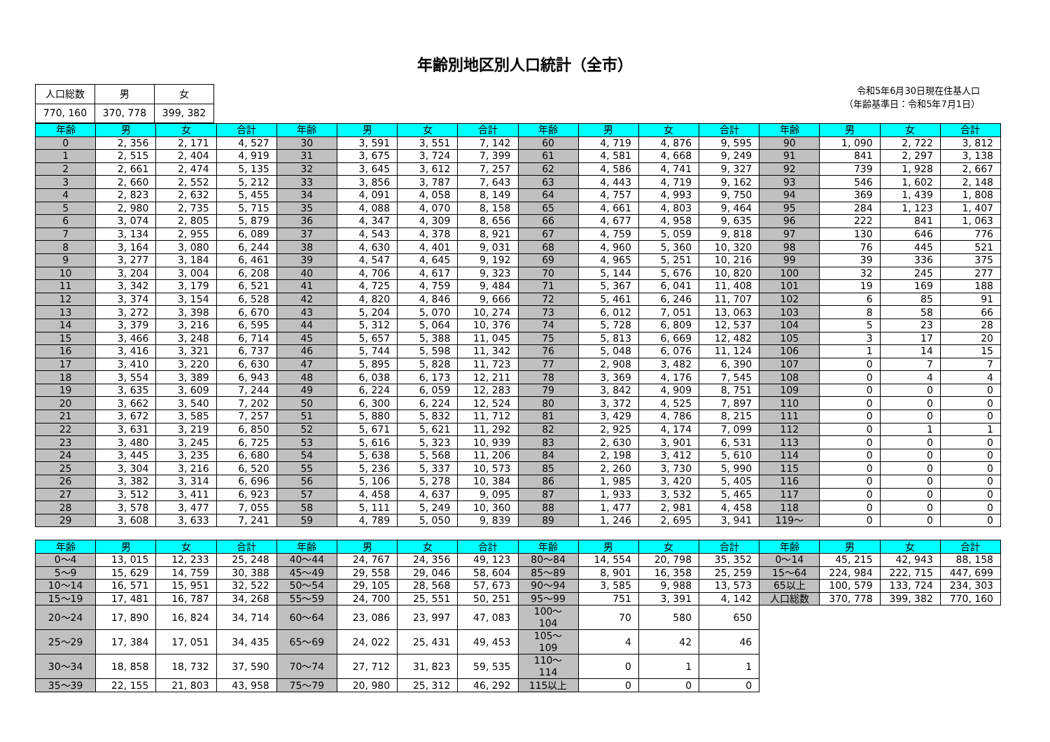年齢別地区別人口統計（全市）
| 人口総数 | 男 | 女 |
| 770, 160 | 370, 778 | 399, 382 |
令和5年6月30日現在住基人口
（年齢基準日：令和5年7月1日）
| 年齢 | 男 | 女 | 合計 | 年齢 | 男 | 女 | 合計 | 年齢 | 男 | 女 | 合計 | 年齢 | 男 | 女 | 合計 |
| --- | --- | --- | --- | --- | --- | --- | --- | --- | --- | --- | --- | --- | --- | --- | --- |
| 0 | 2, 356 | 2, 171 | 4, 527 | 30 | 3, 591 | 3, 551 | 7, 142 | 60 | 4, 719 | 4, 876 | 9, 595 | 90 | 1, 090 | 2, 722 | 3, 812 |
| 1 | 2, 515 | 2, 404 | 4, 919 | 31 | 3, 675 | 3, 724 | 7, 399 | 61 | 4, 581 | 4, 668 | 9, 249 | 91 | 841 | 2, 297 | 3, 138 |
| 2 | 2, 661 | 2, 474 | 5, 135 | 32 | 3, 645 | 3, 612 | 7, 257 | 62 | 4, 586 | 4, 741 | 9, 327 | 92 | 739 | 1, 928 | 2, 667 |
| 3 | 2, 660 | 2, 552 | 5, 212 | 33 | 3, 856 | 3, 787 | 7, 643 | 63 | 4, 443 | 4, 719 | 9, 162 | 93 | 546 | 1, 602 | 2, 148 |
| 4 | 2, 823 | 2, 632 | 5, 455 | 34 | 4, 091 | 4, 058 | 8, 149 | 64 | 4, 757 | 4, 993 | 9, 750 | 94 | 369 | 1, 439 | 1, 808 |
| 5 | 2, 980 | 2, 735 | 5, 715 | 35 | 4, 088 | 4, 070 | 8, 158 | 65 | 4, 661 | 4, 803 | 9, 464 | 95 | 284 | 1, 123 | 1, 407 |
| 6 | 3, 074 | 2, 805 | 5, 879 | 36 | 4, 347 | 4, 309 | 8, 656 | 66 | 4, 677 | 4, 958 | 9, 635 | 96 | 222 | 841 | 1, 063 |
| 7 | 3, 134 | 2, 955 | 6, 089 | 37 | 4, 543 | 4, 378 | 8, 921 | 67 | 4, 759 | 5, 059 | 9, 818 | 97 | 130 | 646 | 776 |
| 8 | 3, 164 | 3, 080 | 6, 244 | 38 | 4, 630 | 4, 401 | 9, 031 | 68 | 4, 960 | 5, 360 | 10, 320 | 98 | 76 | 445 | 521 |
| 9 | 3, 277 | 3, 184 | 6, 461 | 39 | 4, 547 | 4, 645 | 9, 192 | 69 | 4, 965 | 5, 251 | 10, 216 | 99 | 39 | 336 | 375 |
| 10 | 3, 204 | 3, 004 | 6, 208 | 40 | 4, 706 | 4, 617 | 9, 323 | 70 | 5, 144 | 5, 676 | 10, 820 | 100 | 32 | 245 | 277 |
| 11 | 3, 342 | 3, 179 | 6, 521 | 41 | 4, 725 | 4, 759 | 9, 484 | 71 | 5, 367 | 6, 041 | 11, 408 | 101 | 19 | 169 | 188 |
| 12 | 3, 374 | 3, 154 | 6, 528 | 42 | 4, 820 | 4, 846 | 9, 666 | 72 | 5, 461 | 6, 246 | 11, 707 | 102 | 6 | 85 | 91 |
| 13 | 3, 272 | 3, 398 | 6, 670 | 43 | 5, 204 | 5, 070 | 10, 274 | 73 | 6, 012 | 7, 051 | 13, 063 | 103 | 8 | 58 | 66 |
| 14 | 3, 379 | 3, 216 | 6, 595 | 44 | 5, 312 | 5, 064 | 10, 376 | 74 | 5, 728 | 6, 809 | 12, 537 | 104 | 5 | 23 | 28 |
| 15 | 3, 466 | 3, 248 | 6, 714 | 45 | 5, 657 | 5, 388 | 11, 045 | 75 | 5, 813 | 6, 669 | 12, 482 | 105 | 3 | 17 | 20 |
| 16 | 3, 416 | 3, 321 | 6, 737 | 46 | 5, 744 | 5, 598 | 11, 342 | 76 | 5, 048 | 6, 076 | 11, 124 | 106 | 1 | 14 | 15 |
| 17 | 3, 410 | 3, 220 | 6, 630 | 47 | 5, 895 | 5, 828 | 11, 723 | 77 | 2, 908 | 3, 482 | 6, 390 | 107 | 0 | 7 | 7 |
| 18 | 3, 554 | 3, 389 | 6, 943 | 48 | 6, 038 | 6, 173 | 12, 211 | 78 | 3, 369 | 4, 176 | 7, 545 | 108 | 0 | 4 | 4 |
| 19 | 3, 635 | 3, 609 | 7, 244 | 49 | 6, 224 | 6, 059 | 12, 283 | 79 | 3, 842 | 4, 909 | 8, 751 | 109 | 0 | 0 | 0 |
| 20 | 3, 662 | 3, 540 | 7, 202 | 50 | 6, 300 | 6, 224 | 12, 524 | 80 | 3, 372 | 4, 525 | 7, 897 | 110 | 0 | 0 | 0 |
| 21 | 3, 672 | 3, 585 | 7, 257 | 51 | 5, 880 | 5, 832 | 11, 712 | 81 | 3, 429 | 4, 786 | 8, 215 | 111 | 0 | 0 | 0 |
| 22 | 3, 631 | 3, 219 | 6, 850 | 52 | 5, 671 | 5, 621 | 11, 292 | 82 | 2, 925 | 4, 174 | 7, 099 | 112 | 0 | 1 | 1 |
| 23 | 3, 480 | 3, 245 | 6, 725 | 53 | 5, 616 | 5, 323 | 10, 939 | 83 | 2, 630 | 3, 901 | 6, 531 | 113 | 0 | 0 | 0 |
| 24 | 3, 445 | 3, 235 | 6, 680 | 54 | 5, 638 | 5, 568 | 11, 206 | 84 | 2, 198 | 3, 412 | 5, 610 | 114 | 0 | 0 | 0 |
| 25 | 3, 304 | 3, 216 | 6, 520 | 55 | 5, 236 | 5, 337 | 10, 573 | 85 | 2, 260 | 3, 730 | 5, 990 | 115 | 0 | 0 | 0 |
| 26 | 3, 382 | 3, 314 | 6, 696 | 56 | 5, 106 | 5, 278 | 10, 384 | 86 | 1, 985 | 3, 420 | 5, 405 | 116 | 0 | 0 | 0 |
| 27 | 3, 512 | 3, 411 | 6, 923 | 57 | 4, 458 | 4, 637 | 9, 095 | 87 | 1, 933 | 3, 532 | 5, 465 | 117 | 0 | 0 | 0 |
| 28 | 3, 578 | 3, 477 | 7, 055 | 58 | 5, 111 | 5, 249 | 10, 360 | 88 | 1, 477 | 2, 981 | 4, 458 | 118 | 0 | 0 | 0 |
| 29 | 3, 608 | 3, 633 | 7, 241 | 59 | 4, 789 | 5, 050 | 9, 839 | 89 | 1, 246 | 2, 695 | 3, 941 | 119～ | 0 | 0 | 0 |
| 年齢 | 男 | 女 | 合計 | 年齢 | 男 | 女 | 合計 | 年齢 | 男 | 女 | 合計 | 年齢 | 男 | 女 | 合計 |
| --- | --- | --- | --- | --- | --- | --- | --- | --- | --- | --- | --- | --- | --- | --- | --- |
| 0～4 | 13, 015 | 12, 233 | 25, 248 | 40～44 | 24, 767 | 24, 356 | 49, 123 | 80～84 | 14, 554 | 20, 798 | 35, 352 | 0～14 | 45, 215 | 42, 943 | 88, 158 |
| 5～9 | 15, 629 | 14, 759 | 30, 388 | 45～49 | 29, 558 | 29, 046 | 58, 604 | 85～89 | 8, 901 | 16, 358 | 25, 259 | 15～64 | 224, 984 | 222, 715 | 447, 699 |
| 10～14 | 16, 571 | 15, 951 | 32, 522 | 50～54 | 29, 105 | 28, 568 | 57, 673 | 90～94 | 3, 585 | 9, 988 | 13, 573 | 65以上 | 100, 579 | 133, 724 | 234, 303 |
| 15～19 | 17, 481 | 16, 787 | 34, 268 | 55～59 | 24, 700 | 25, 551 | 50, 251 | 95～99 | 751 | 3, 391 | 4, 142 | 人口総数 | 370, 778 | 399, 382 | 770, 160 |
| 20～24 | 17, 890 | 16, 824 | 34, 714 | 60～64 | 23, 086 | 23, 997 | 47, 083 | 100～104 | 70 | 580 | 650 | | | | |
| 25～29 | 17, 384 | 17, 051 | 34, 435 | 65～69 | 24, 022 | 25, 431 | 49, 453 | 105～109 | 4 | 42 | 46 | | | | |
| 30～34 | 18, 858 | 18, 732 | 37, 590 | 70～74 | 27, 712 | 31, 823 | 59, 535 | 110～114 | 0 | 1 | 1 | | | | |
| 35～39 | 22, 155 | 21, 803 | 43, 958 | 75～79 | 20, 980 | 25, 312 | 46, 292 | 115以上 | 0 | 0 | 0 | | | | |